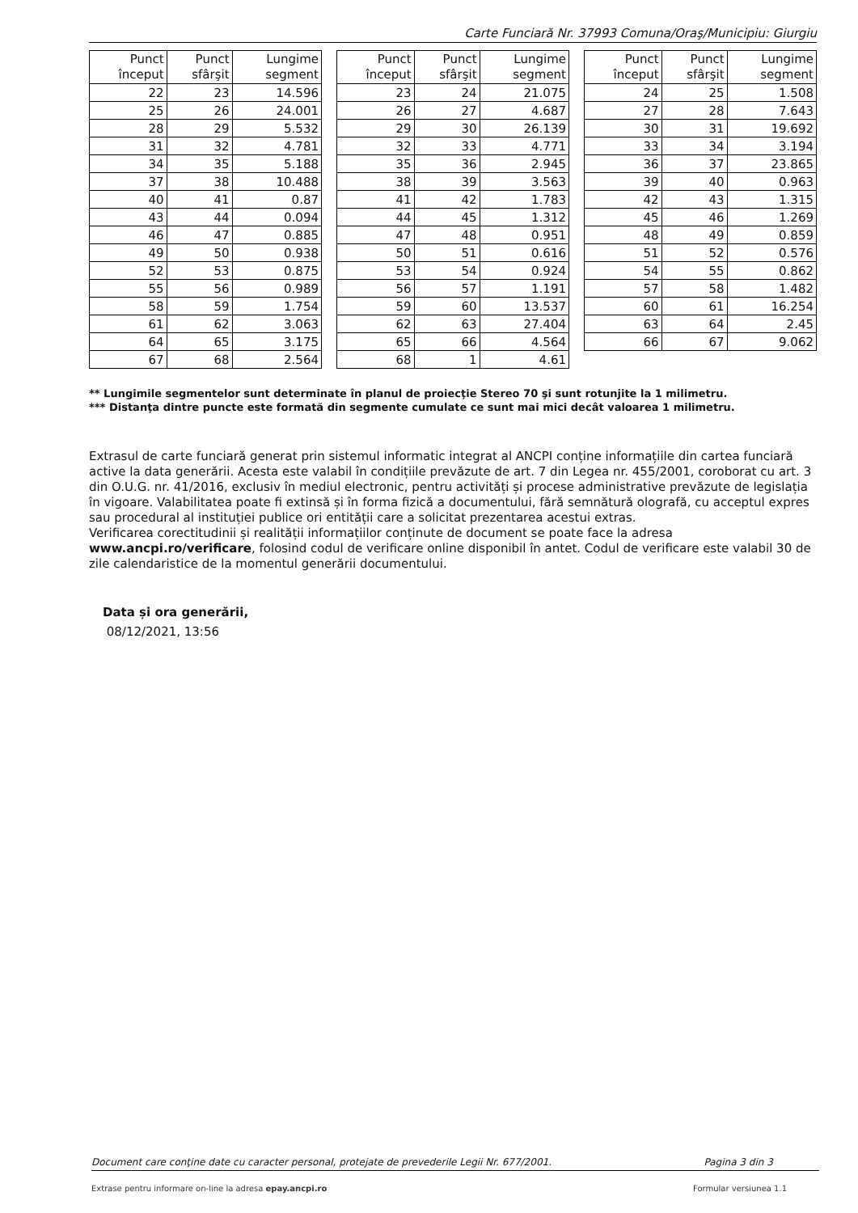Carte Funciară Nr. 37993 Comuna/Oraş/Municipiu: Giurgiu
| Punct început | Punct sfârşit | Lungime segment |
| --- | --- | --- |
| 22 | 23 | 14.596 |
| 25 | 26 | 24.001 |
| 28 | 29 | 5.532 |
| 31 | 32 | 4.781 |
| 34 | 35 | 5.188 |
| 37 | 38 | 10.488 |
| 40 | 41 | 0.87 |
| 43 | 44 | 0.094 |
| 46 | 47 | 0.885 |
| 49 | 50 | 0.938 |
| 52 | 53 | 0.875 |
| 55 | 56 | 0.989 |
| 58 | 59 | 1.754 |
| 61 | 62 | 3.063 |
| 64 | 65 | 3.175 |
| 67 | 68 | 2.564 |
| Punct început | Punct sfârşit | Lungime segment |
| --- | --- | --- |
| 23 | 24 | 21.075 |
| 26 | 27 | 4.687 |
| 29 | 30 | 26.139 |
| 32 | 33 | 4.771 |
| 35 | 36 | 2.945 |
| 38 | 39 | 3.563 |
| 41 | 42 | 1.783 |
| 44 | 45 | 1.312 |
| 47 | 48 | 0.951 |
| 50 | 51 | 0.616 |
| 53 | 54 | 0.924 |
| 56 | 57 | 1.191 |
| 59 | 60 | 13.537 |
| 62 | 63 | 27.404 |
| 65 | 66 | 4.564 |
| 68 | 1 | 4.61 |
| Punct început | Punct sfârşit | Lungime segment |
| --- | --- | --- |
| 24 | 25 | 1.508 |
| 27 | 28 | 7.643 |
| 30 | 31 | 19.692 |
| 33 | 34 | 3.194 |
| 36 | 37 | 23.865 |
| 39 | 40 | 0.963 |
| 42 | 43 | 1.315 |
| 45 | 46 | 1.269 |
| 48 | 49 | 0.859 |
| 51 | 52 | 0.576 |
| 54 | 55 | 0.862 |
| 57 | 58 | 1.482 |
| 60 | 61 | 16.254 |
| 63 | 64 | 2.45 |
| 66 | 67 | 9.062 |
** Lungimile segmentelor sunt determinate în planul de proiecţie Stereo 70 şi sunt rotunjite la 1 milimetru.
*** Distanţa dintre puncte este formată din segmente cumulate ce sunt mai mici decât valoarea 1 milimetru.
Extrasul de carte funciară generat prin sistemul informatic integrat al ANCPI conține informațiile din cartea funciară active la data generării. Acesta este valabil în condițiile prevăzute de art. 7 din Legea nr. 455/2001, coroborat cu art. 3 din O.U.G. nr. 41/2016, exclusiv în mediul electronic, pentru activități și procese administrative prevăzute de legislația în vigoare. Valabilitatea poate fi extinsă și în forma fizică a documentului, fără semnătură olografă, cu acceptul expres sau procedural al instituției publice ori entității care a solicitat prezentarea acestui extras.
Verificarea corectitudinii și realității informațiilor conținute de document se poate face la adresa www.ancpi.ro/verificare, folosind codul de verificare online disponibil în antet. Codul de verificare este valabil 30 de zile calendaristice de la momentul generării documentului.
Data și ora generării,
08/12/2021, 13:56
Document care conţine date cu caracter personal, protejate de prevederile Legii Nr. 677/2001. Pagina 3 din 3
Extrase pentru informare on-line la adresa epay.ancpi.ro Formular versiunea 1.1